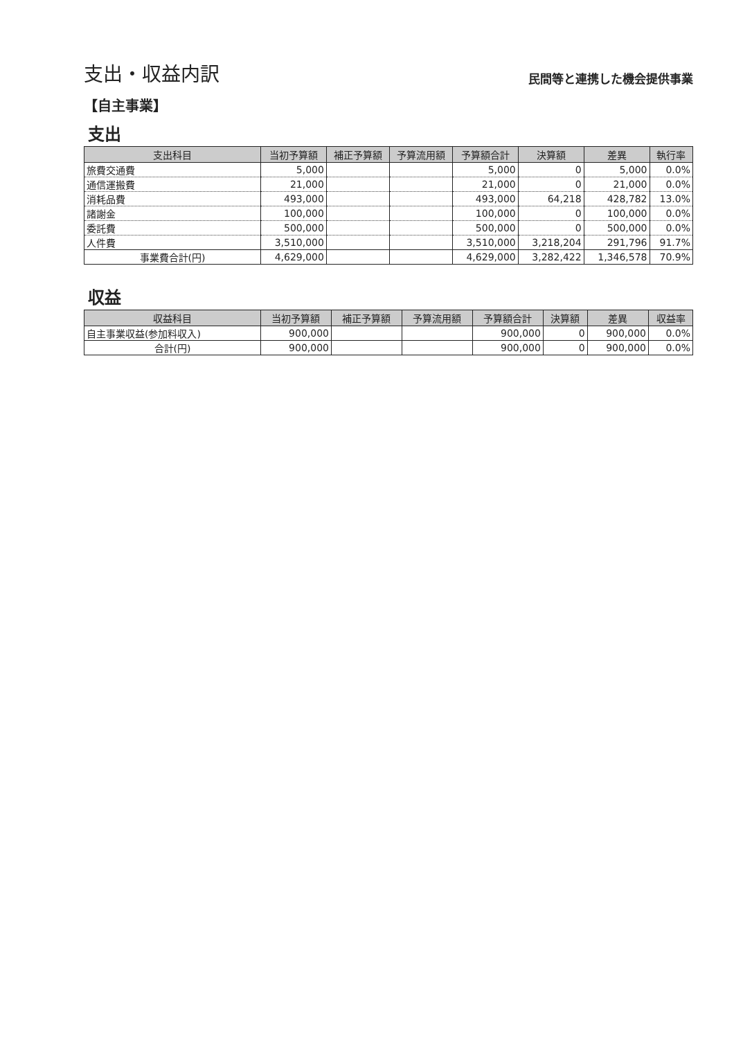支出・収益内訳
民間等と連携した機会提供事業
【自主事業】
支出
| 支出科目 | 当初予算額 | 補正予算額 | 予算流用額 | 予算額合計 | 決算額 | 差異 | 執行率 |
| --- | --- | --- | --- | --- | --- | --- | --- |
| 旅費交通費 | 5,000 | | | 5,000 | 0 | 5,000 | 0.0% |
| 通信運搬費 | 21,000 | | | 21,000 | 0 | 21,000 | 0.0% |
| 消耗品費 | 493,000 | | | 493,000 | 64,218 | 428,782 | 13.0% |
| 諸謝金 | 100,000 | | | 100,000 | 0 | 100,000 | 0.0% |
| 委託費 | 500,000 | | | 500,000 | 0 | 500,000 | 0.0% |
| 人件費 | 3,510,000 | | | 3,510,000 | 3,218,204 | 291,796 | 91.7% |
| 事業費合計(円) | 4,629,000 | | | 4,629,000 | 3,282,422 | 1,346,578 | 70.9% |
収益
| 収益科目 | 当初予算額 | 補正予算額 | 予算流用額 | 予算額合計 | 決算額 | 差異 | 収益率 |
| --- | --- | --- | --- | --- | --- | --- | --- |
| 自主事業収益(参加料収入) | 900,000 | | | 900,000 | 0 | 900,000 | 0.0% |
| 合計(円) | 900,000 | | | 900,000 | 0 | 900,000 | 0.0% |